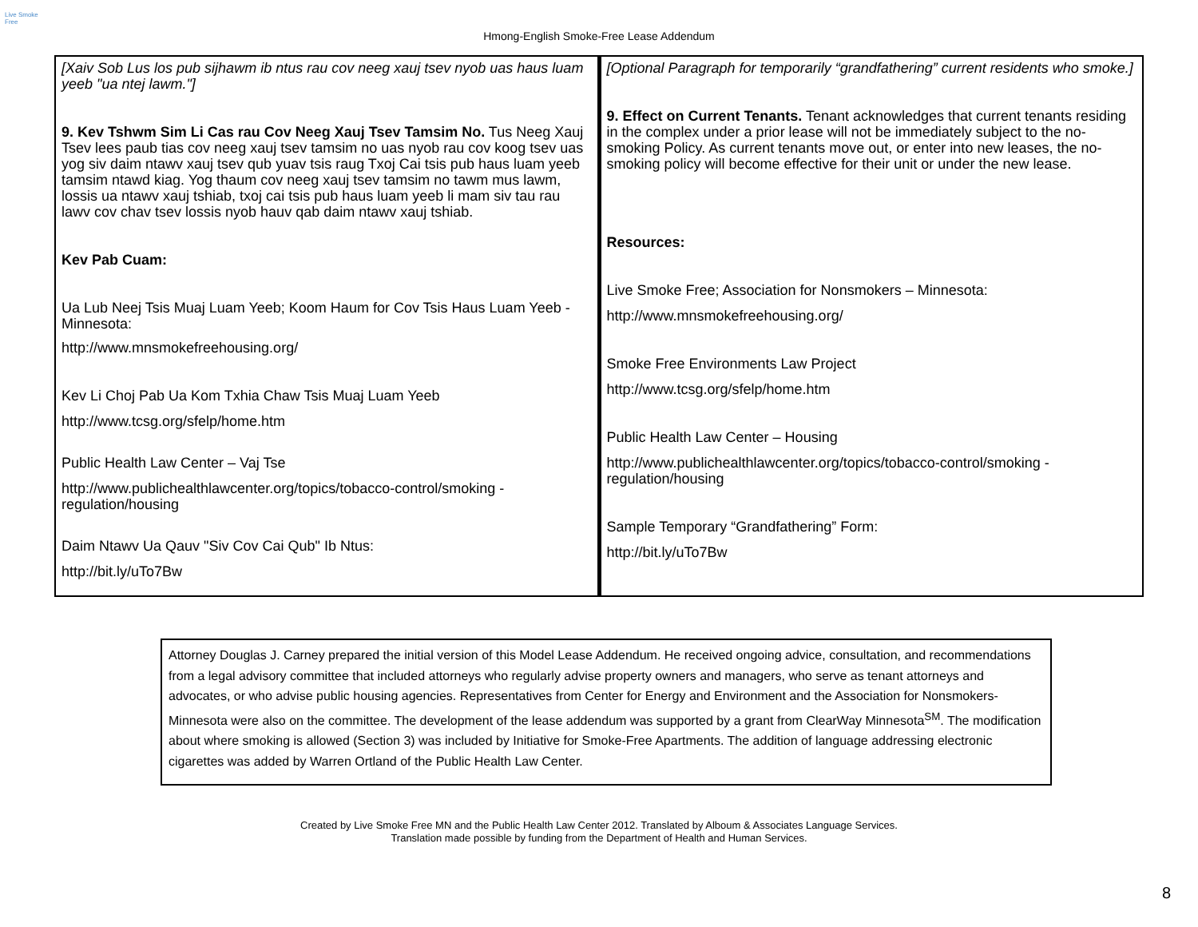Live Smoke Free
Hmong-English Smoke-Free Lease Addendum
| [Xaiv Sob Lus los pub sijhawm ib ntus rau cov neeg xauj tsev nyob uas haus luam yeeb "ua ntej lawm."] 9. Kev Tshwm Sim Li Cas rau Cov Neeg Xauj Tsev Tamsim No. Tus Neeg Xauj Tsev lees paub tias cov neeg xauj tsev tamsim no uas nyob rau cov koog tsev uas yog siv daim ntawv xauj tsev qub yuav tsis raug Txoj Cai tsis pub haus luam yeeb tamsim ntawd kiag. Yog thaum cov neeg xauj tsev tamsim no tawm mus lawm, lossis ua ntawv xauj tshiab, txoj cai tsis pub haus luam yeeb li mam siv tau rau lawv cov chav tsev lossis nyob hauv qab daim ntawv xauj tshiab. Kev Pab Cuam: Ua Lub Neej Tsis Muaj Luam Yeeb; Koom Haum for Cov Tsis Haus Luam Yeeb - Minnesota: http://www.mnsmokefreehousing.org/ Kev Li Choj Pab Ua Kom Txhia Chaw Tsis Muaj Luam Yeeb http://www.tcsg.org/sfelp/home.htm Public Health Law Center – Vaj Tse http://www.publichealthlawcenter.org/topics/tobacco-control/smoking -regulation/housing Daim Ntawv Ua Qauv "Siv Cov Cai Qub" Ib Ntus: http://bit.ly/uTo7Bw | [Optional Paragraph for temporarily “grandfathering” current residents who smoke.] 9. Effect on Current Tenants. Tenant acknowledges that current tenants residing in the complex under a prior lease will not be immediately subject to the no-smoking Policy. As current tenants move out, or enter into new leases, the no-smoking policy will become effective for their unit or under the new lease. Resources: Live Smoke Free; Association for Nonsmokers – Minnesota: http://www.mnsmokefreehousing.org/ Smoke Free Environments Law Project http://www.tcsg.org/sfelp/home.htm Public Health Law Center – Housing http://www.publichealthlawcenter.org/topics/tobacco-control/smoking -regulation/housing Sample Temporary “Grandfathering” Form: http://bit.ly/uTo7Bw |
Attorney Douglas J. Carney prepared the initial version of this Model Lease Addendum. He received ongoing advice, consultation, and recommendations from a legal advisory committee that included attorneys who regularly advise property owners and managers, who serve as tenant attorneys and advocates, or who advise public housing agencies. Representatives from Center for Energy and Environment and the Association for Nonsmokers-Minnesota were also on the committee. The development of the lease addendum was supported by a grant from ClearWay Minnesota<sup>SM</sup>. The modification about where smoking is allowed (Section 3) was included by Initiative for Smoke-Free Apartments. The addition of language addressing electronic cigarettes was added by Warren Ortland of the Public Health Law Center.
Created by Live Smoke Free MN and the Public Health Law Center 2012. Translated by Alboum & Associates Language Services.
Translation made possible by funding from the Department of Health and Human Services.
8